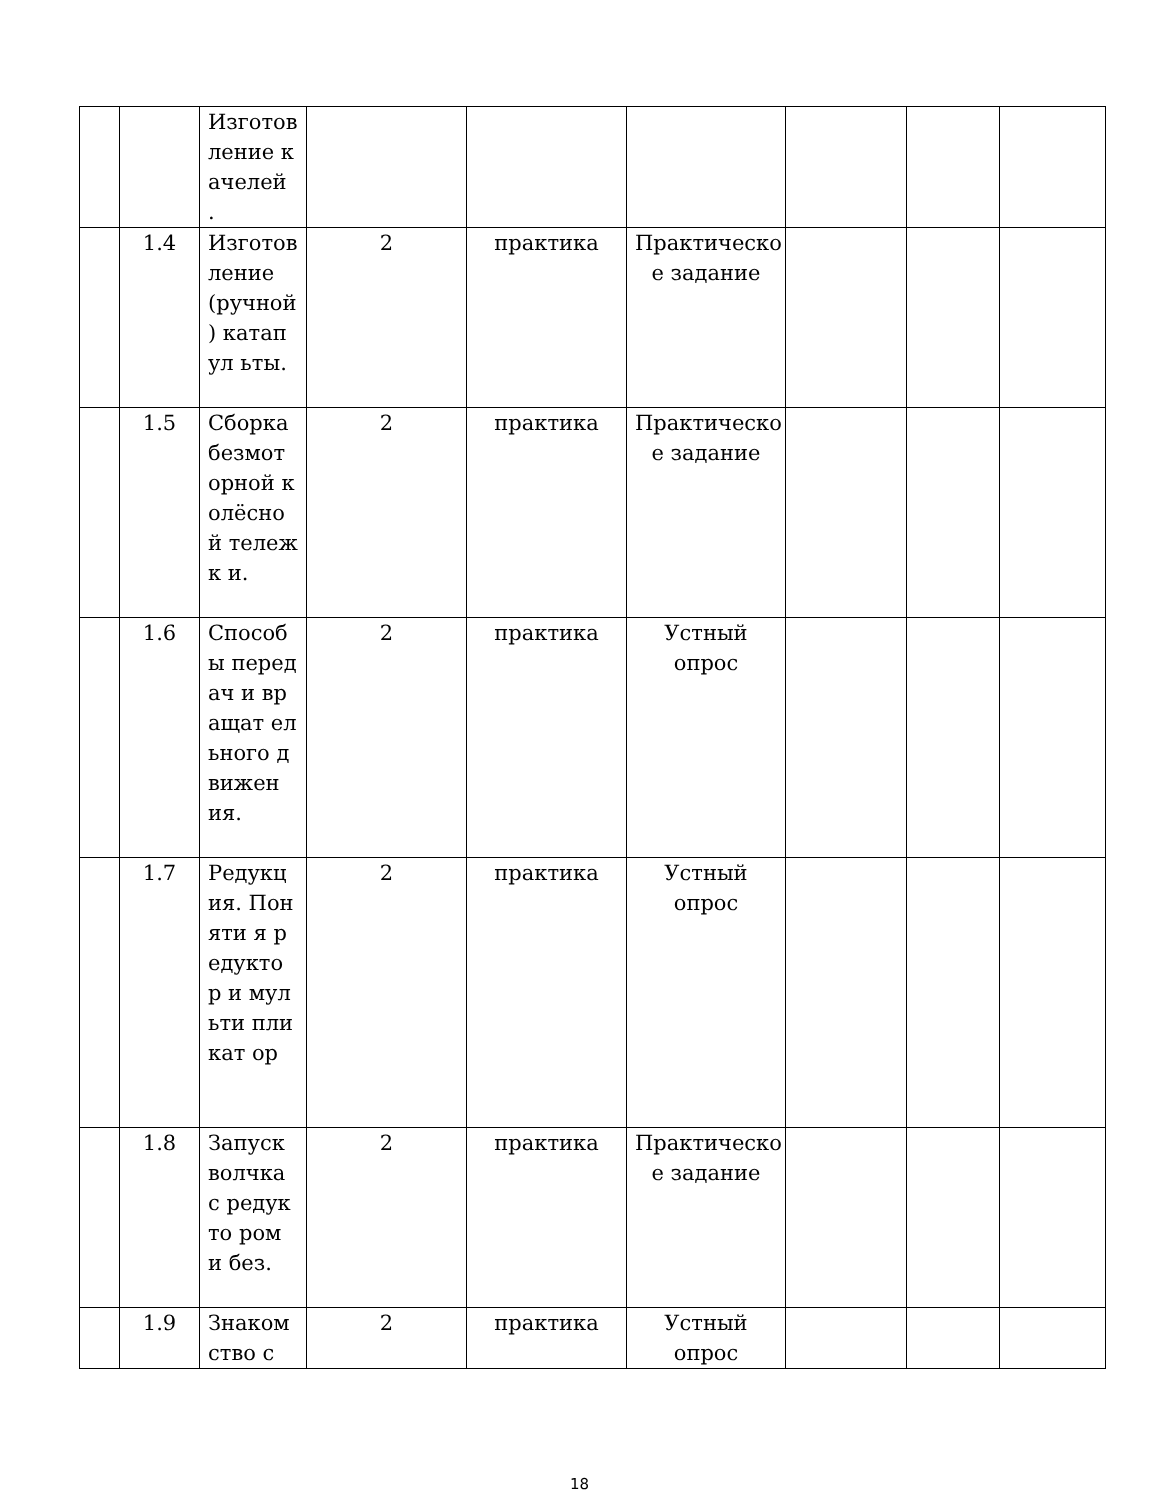| | | Изготов ление качелей . | | | | | | |
| | 1.4 | Изготов ление (ручной ) катапул ьты. | 2 | практика | Практическо е задание | | | |
| | 1.5 | Сборка безмот орной колёсно й тележк и. | 2 | практика | Практическо е задание | | | |
| | 1.6 | Способ ы передач и вращат ельного движен ия. | 2 | практика | Устный опрос | | | |
| | 1.7 | Редукц ия. Поняти я редукто р и мульти пликат ор | 2 | практика | Устный опрос | | | |
| | 1.8 | Запуск волчка с редукто ром и без. | 2 | практика | Практическо е задание | | | |
| | 1.9 | Знаком ство с | 2 | практика | Устный опрос | | | |
18